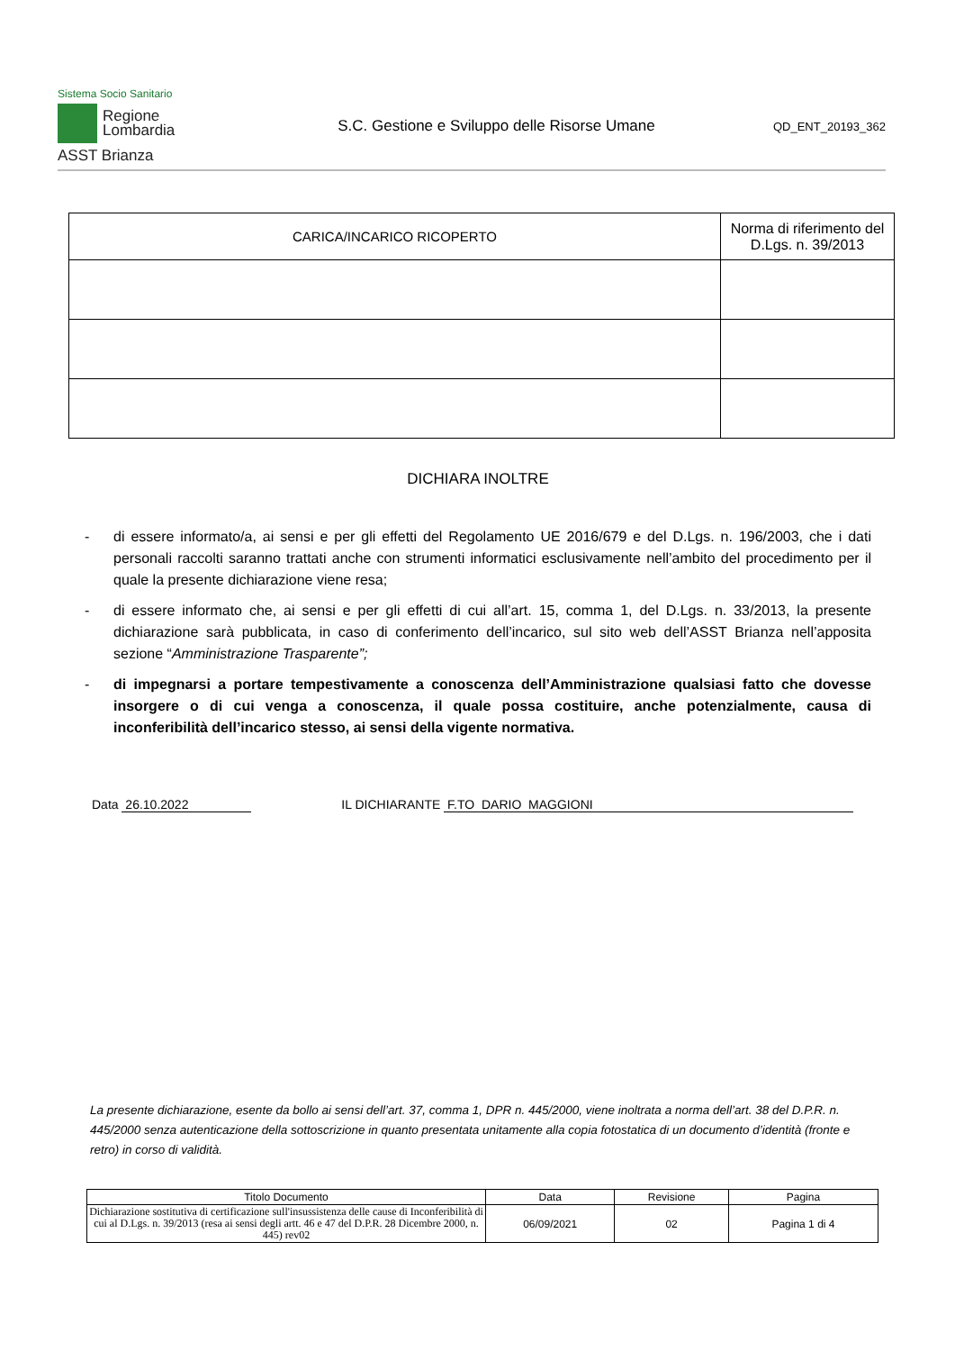Sistema Socio Sanitario
Regione
Lombardia
ASST Brianza
S.C. Gestione e Sviluppo delle Risorse Umane
QD_ENT_20193_362
| CARICA/INCARICO RICOPERTO | Norma di riferimento del D.Lgs. n. 39/2013 |
| --- | --- |
DICHIARA INOLTRE
- di essere informato/a, ai sensi e per gli effetti del Regolamento UE 2016/679 e del D.Lgs. n. 196/2003, che i dati personali raccolti saranno trattati anche con strumenti informatici esclusivamente nell’ambito del procedimento per il quale la presente dichiarazione viene resa;
- di essere informato che, ai sensi e per gli effetti di cui all’art. 15, comma 1, del D.Lgs. n. 33/2013, la presente dichiarazione sarà pubblicata, in caso di conferimento dell’incarico, sul sito web dell’ASST Brianza nell’apposita sezione “Amministrazione Trasparente”;
- di impegnarsi a portare tempestivamente a conoscenza dell’Amministrazione qualsiasi fatto che dovesse insorgere o di cui venga a conoscenza, il quale possa costituire, anche potenzialmente, causa di inconferibilità dell’incarico stesso, ai sensi della vigente normativa.
Data 26.10.2022 IL DICHIARANTE F.TO DARIO MAGGIONI
La presente dichiarazione, esente da bollo ai sensi dell’art. 37, comma 1, DPR n. 445/2000, viene inoltrata a norma dell’art. 38 del D.P.R. n. 445/2000 senza autenticazione della sottoscrizione in quanto presentata unitamente alla copia fotostatica di un documento d’identità (fronte e retro) in corso di validità.
| Titolo Documento | Data | Revisione | Pagina |
| Dichiarazione sostitutiva di certificazione sull'insussistenza delle cause di Inconferibilità di cui al D.Lgs. n. 39/2013 (resa ai sensi degli artt. 46 e 47 del D.P.R. 28 Dicembre 2000, n. 445) rev02 | 06/09/2021 | 02 | Pagina 1 di 4 |